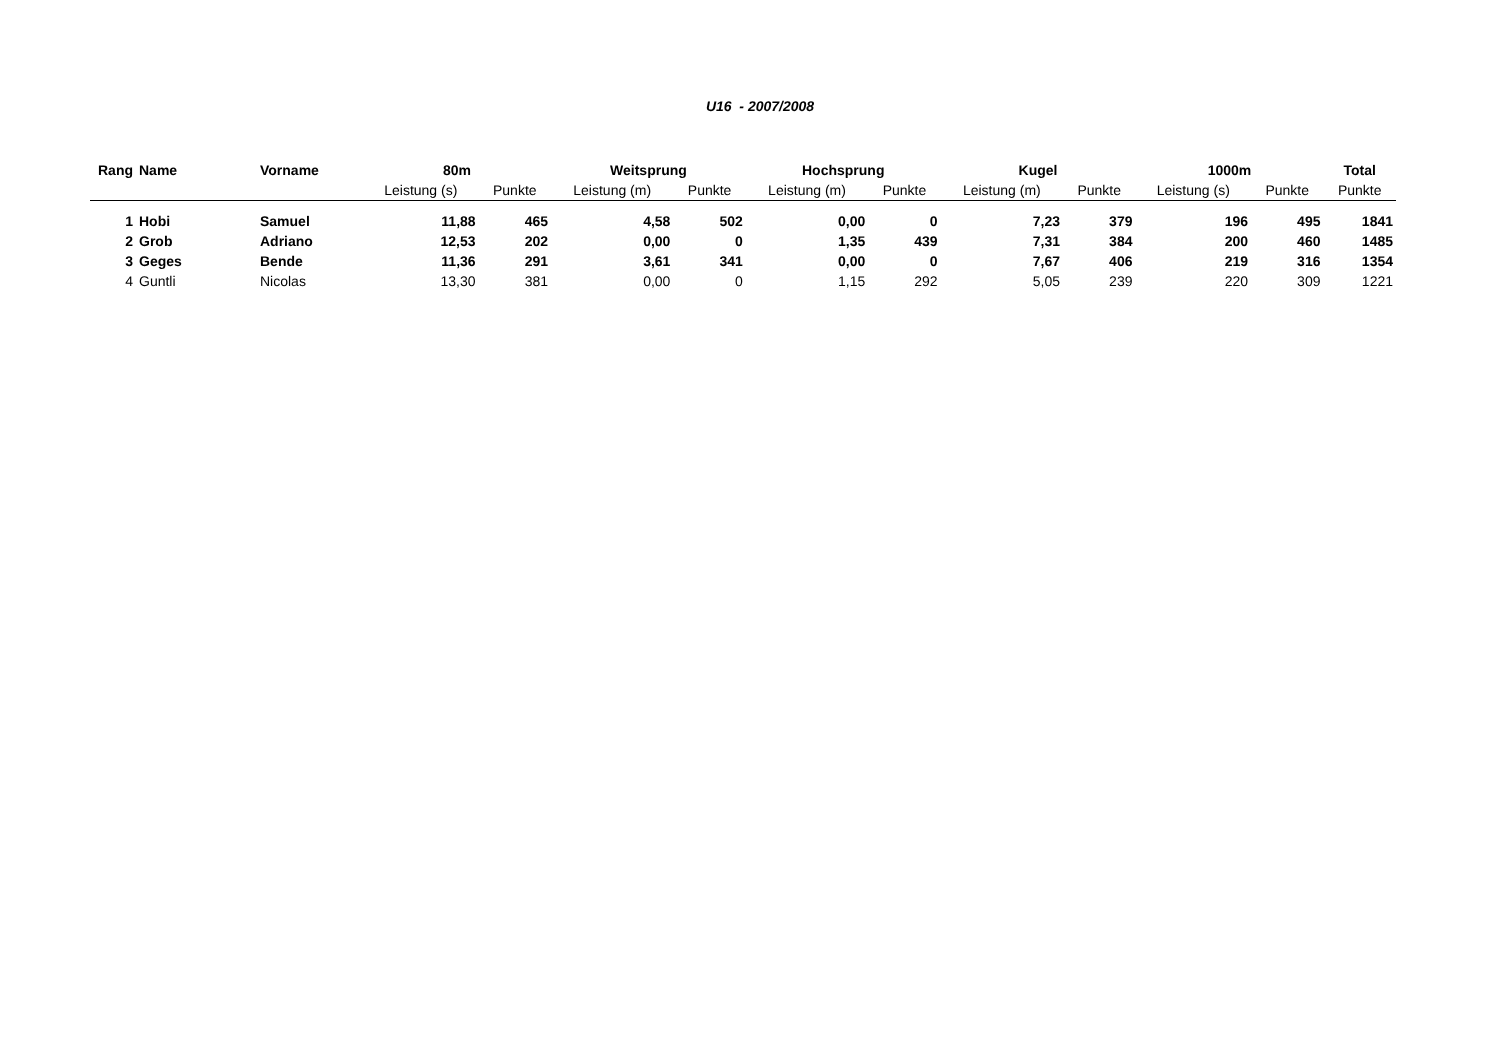U16 - 2007/2008
| Rang | Name | Vorname | 80m | | Weitsprung | | Hochsprung | | Kugel | | 1000m | | Total |
| --- | --- | --- | --- | --- | --- | --- | --- | --- | --- | --- | --- | --- | --- |
| | | | Leistung (s) | Punkte | Leistung (m) | Punkte | Leistung (m) | Punkte | Leistung (m) | Punkte | Leistung (s) | Punkte | Punkte |
| 1 | Hobi | Samuel | 11,88 | 465 | 4,58 | 502 | 0,00 | 0 | 7,23 | 379 | 196 | 495 | 1841 |
| 2 | Grob | Adriano | 12,53 | 202 | 0,00 | 0 | 1,35 | 439 | 7,31 | 384 | 200 | 460 | 1485 |
| 3 | Geges | Bende | 11,36 | 291 | 3,61 | 341 | 0,00 | 0 | 7,67 | 406 | 219 | 316 | 1354 |
| 4 | Guntli | Nicolas | 13,30 | 381 | 0,00 | 0 | 1,15 | 292 | 5,05 | 239 | 220 | 309 | 1221 |